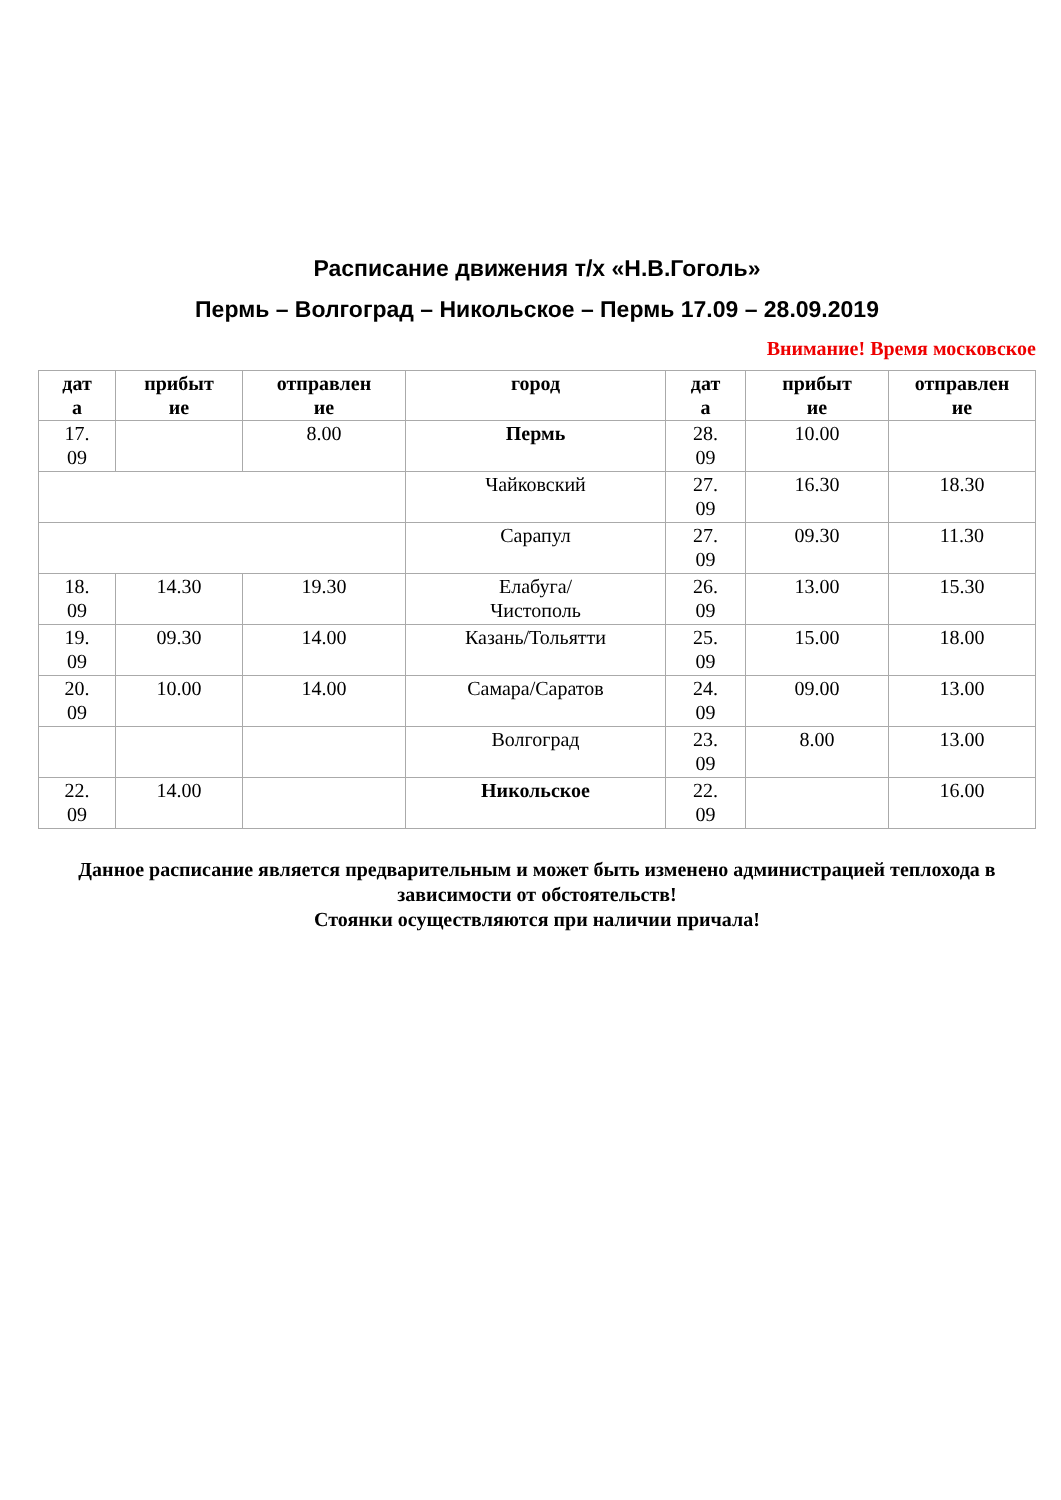Расписание движения т/х «Н.В.Гоголь»
Пермь – Волгоград – Никольское – Пермь 17.09 – 28.09.2019
Внимание! Время московское
| дат а | прибыт ие | отправлен ие | город | дат а | прибыт ие | отправлен ие |
| --- | --- | --- | --- | --- | --- | --- |
| 17. 09 | | 8.00 | Пермь | 28. 09 | 10.00 | |
| | | | Чайковский | 27. 09 | 16.30 | 18.30 |
| | | | Сарапул | 27. 09 | 09.30 | 11.30 |
| 18. 09 | 14.30 | 19.30 | Елабуга/ Чистополь | 26. 09 | 13.00 | 15.30 |
| 19. 09 | 09.30 | 14.00 | Казань/Тольятти | 25. 09 | 15.00 | 18.00 |
| 20. 09 | 10.00 | 14.00 | Самара/Саратов | 24. 09 | 09.00 | 13.00 |
| | | | Волгоград | 23. 09 | 8.00 | 13.00 |
| 22. 09 | 14.00 | | Никольское | 22. 09 | | 16.00 |
Данное расписание является предварительным и может быть изменено администрацией теплохода в зависимости от обстоятельств!
Стоянки осуществляются при наличии причала!